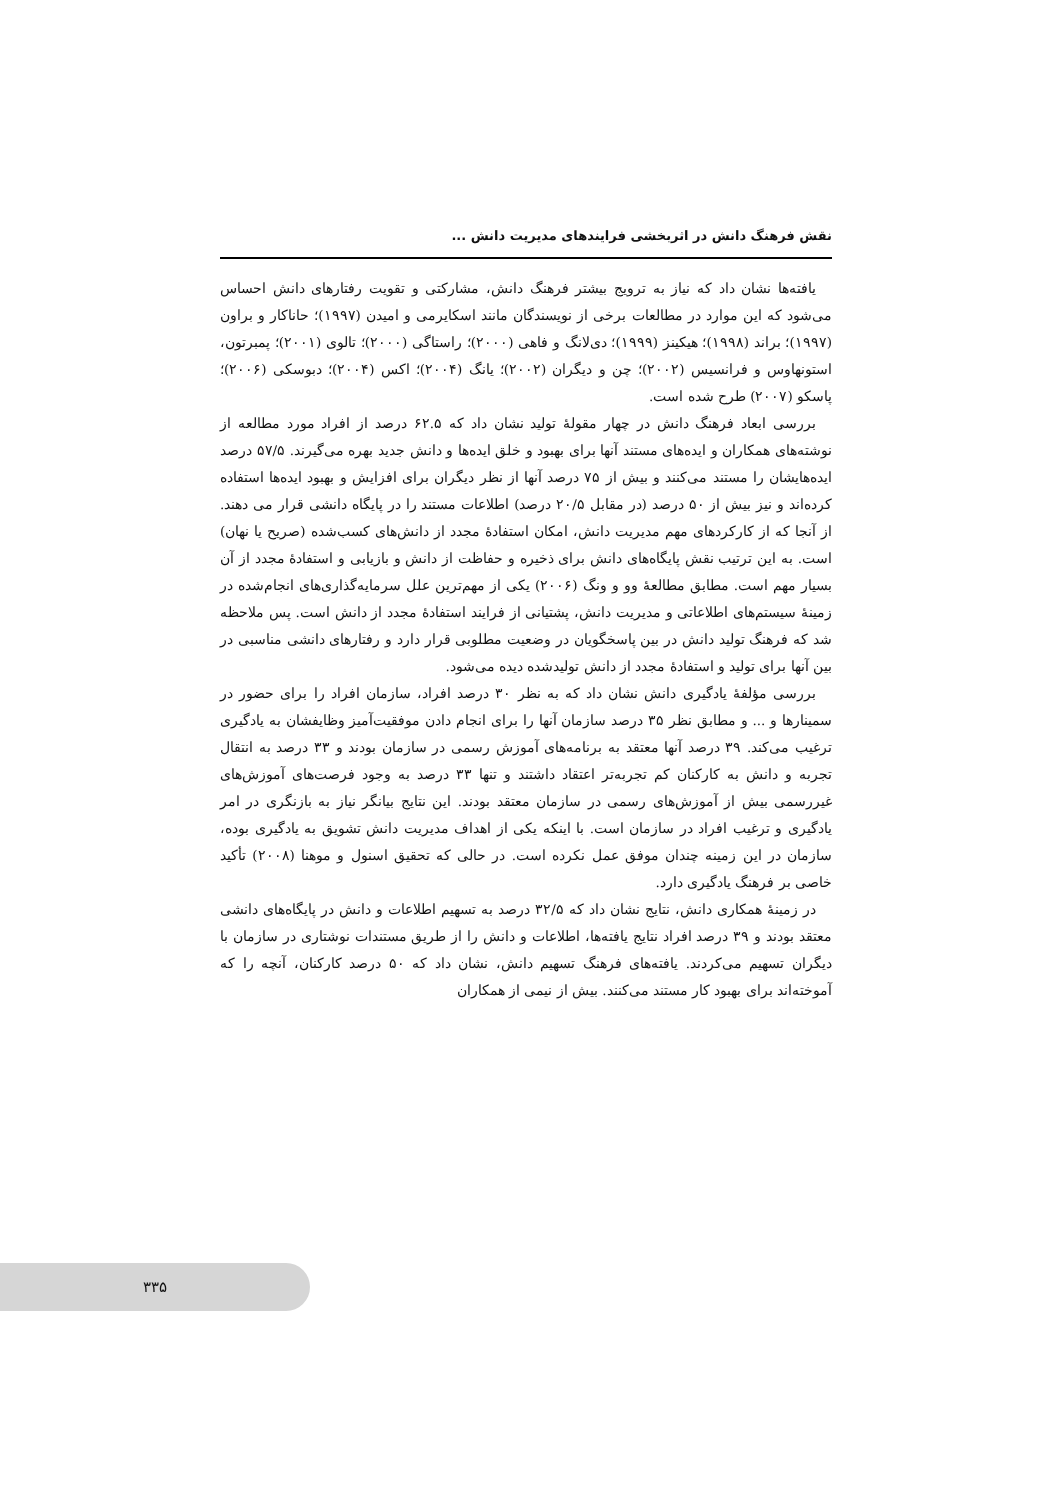نقش فرهنگ دانش در اثربخشی فرایندهای مدیریت دانش ...
یافته‌ها نشان داد که نیاز به ترویج بیشتر فرهنگ دانش، مشارکتی و تقویت رفتارهای دانش احساس می‌شود که این موارد در مطالعات برخی از نویسندگان مانند اسکایرمی و امیدن (۱۹۹۷)؛ حاناکار و براون (۱۹۹۷)؛ براند (۱۹۹۸)؛ هیکینز (۱۹۹۹)؛ دی‌لانگ و فاهی (۲۰۰۰)؛ راستاگی (۲۰۰۰)؛ تالوی (۲۰۰۱)؛ پمبرتون، استونهاوس و فرانسیس (۲۰۰۲)؛ چن و دیگران (۲۰۰۲)؛ یانگ (۲۰۰۴)؛ اکس (۲۰۰۴)؛ دبوسکی (۲۰۰۶)؛ پاسکو (۲۰۰۷) طرح شده است.
بررسی ابعاد فرهنگ دانش در چهار مقولهٔ تولید نشان داد که ۶۲.۵ درصد از افراد مورد مطالعه از نوشته‌های همکاران و ایده‌های مستند آنها برای بهبود و خلق ایده‌ها و دانش جدید بهره می‌گیرند. ۵۷/۵ درصد ایده‌هایشان را مستند می‌کنند و بیش از ۷۵ درصد آنها از نظر دیگران برای افزایش و بهبود ایده‌ها استفاده کرده‌اند و نیز بیش از ۵۰ درصد (در مقابل ۲۰/۵ درصد) اطلاعات مستند را در پایگاه دانشی قرار می دهند. از آنجا که از کارکردهای مهم مدیریت دانش، امکان استفادهٔ مجدد از دانش‌های کسب‌شده (صریح یا نهان) است. به این ترتیب نقش پایگاه‌های دانش برای ذخیره و حفاظت از دانش و بازیابی و استفادهٔ مجدد از آن بسیار مهم است. مطابق مطالعهٔ وو و ونگ (۲۰۰۶) یکی از مهم‌ترین علل سرمایه‌گذاری‌های انجام‌شده در زمینهٔ سیستم‌های اطلاعاتی و مدیریت دانش، پشتیانی از فرایند استفادهٔ مجدد از دانش است. پس ملاحظه شد که فرهنگ تولید دانش در بین پاسخگویان در وضعیت مطلوبی قرار دارد و رفتارهای دانشی مناسبی در بین آنها برای تولید و استفادهٔ مجدد از دانش تولیدشده دیده می‌شود.
بررسی مؤلفهٔ یادگیری دانش نشان داد که به نظر ۳۰ درصد افراد، سازمان افراد را برای حضور در سمینارها و ... و مطابق نظر ۳۵ درصد سازمان آنها را برای انجام دادن موفقیت‌آمیز وظایفشان به یادگیری ترغیب می‌کند. ۳۹ درصد آنها معتقد به برنامه‌های آموزش رسمی در سازمان بودند و ۳۳ درصد به انتقال تجربه و دانش به کارکنان کم تجربه‌تر اعتقاد داشتند و تنها ۳۳ درصد به وجود فرصت‌های آموزش‌های غیررسمی بیش از آموزش‌های رسمی در سازمان معتقد بودند. این نتایج بیانگر نیاز به بازنگری در امر یادگیری و ترغیب افراد در سازمان است. با اینکه یکی از اهداف مدیریت دانش تشویق به یادگیری بوده، سازمان در این زمینه چندان موفق عمل نکرده است. در حالی که تحقیق اسنول و موهنا (۲۰۰۸) تأکید خاصی بر فرهنگ یادگیری دارد.
در زمینهٔ همکاری دانش، نتایج نشان داد که ۳۲/۵ درصد به تسهیم اطلاعات و دانش در پایگاه‌های دانشی معتقد بودند و ۳۹ درصد افراد نتایج یافته‌ها، اطلاعات و دانش را از طریق مستندات نوشتاری در سازمان با دیگران تسهیم می‌کردند. یافته‌های فرهنگ تسهیم دانش، نشان داد که ۵۰ درصد کارکنان، آنچه را که آموخته‌اند برای بهبود کار مستند می‌کنند. بیش از نیمی از همکاران
۳۳۵